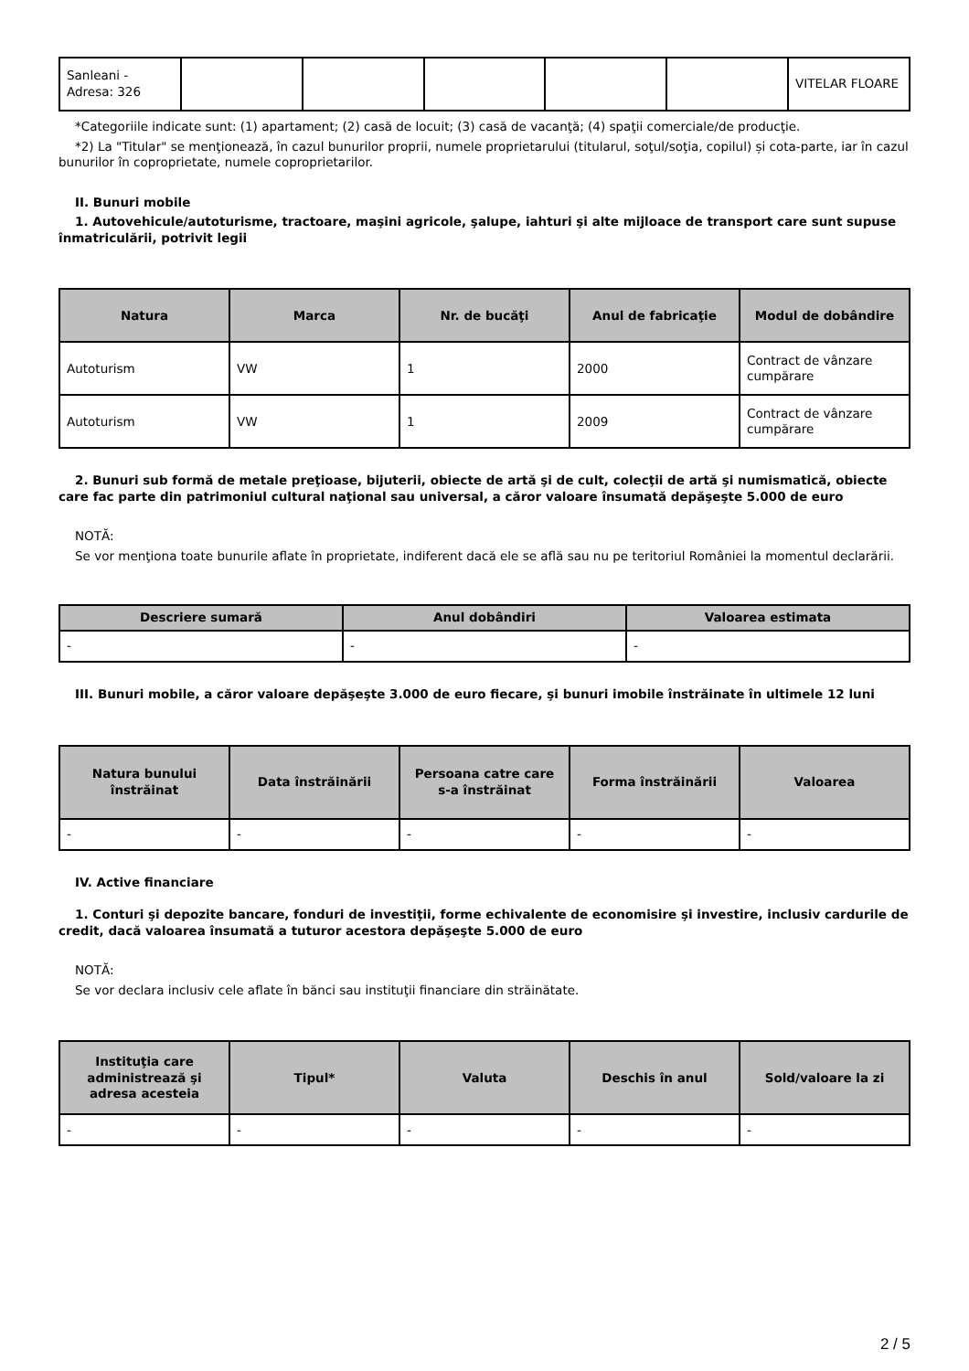| Sanleani - Adresa: 326 | | | | | | VITELAR FLOARE |
*Categoriile indicate sunt: (1) apartament; (2) casă de locuit; (3) casă de vacanţă; (4) spaţii comerciale/de producţie.
*2) La "Titular" se menţionează, în cazul bunurilor proprii, numele proprietarului (titularul, soţul/soţia, copilul) și cota-parte, iar în cazul bunurilor în coproprietate, numele coproprietarilor.
II. Bunuri mobile
1. Autovehicule/autoturisme, tractoare, maşini agricole, şalupe, iahturi şi alte mijloace de transport care sunt supuse înmatriculării, potrivit legii
| Natura | Marca | Nr. de bucăţi | Anul de fabricaţie | Modul de dobândire |
| --- | --- | --- | --- | --- |
| Autoturism | VW | 1 | 2000 | Contract de vânzare cumpărare |
| Autoturism | VW | 1 | 2009 | Contract de vânzare cumpărare |
2. Bunuri sub formă de metale preţioase, bijuterii, obiecte de artă şi de cult, colecţii de artă şi numismatică, obiecte care fac parte din patrimoniul cultural naţional sau universal, a căror valoare însumată depăşeşte 5.000 de euro
NOTĂ:
Se vor menţiona toate bunurile aflate în proprietate, indiferent dacă ele se află sau nu pe teritoriul României la momentul declarării.
| Descriere sumară | Anul dobândiri | Valoarea estimata |
| --- | --- | --- |
| - | - | - |
III. Bunuri mobile, a căror valoare depăşeşte 3.000 de euro fiecare, şi bunuri imobile înstrăinate în ultimele 12 luni
| Natura bunului înstrăinat | Data înstrăinării | Persoana catre care s-a înstrăinat | Forma înstrăinării | Valoarea |
| --- | --- | --- | --- | --- |
| - | - | - | - | - |
IV. Active financiare
1. Conturi şi depozite bancare, fonduri de investiţii, forme echivalente de economisire şi investire, inclusiv cardurile de credit, dacă valoarea însumată a tuturor acestora depăşeşte 5.000 de euro
NOTĂ:
Se vor declara inclusiv cele aflate în bănci sau instituţii financiare din străinătate.
| Instituţia care administrează şi adresa acesteia | Tipul* | Valuta | Deschis în anul | Sold/valoare la zi |
| --- | --- | --- | --- | --- |
| - | - | - | - | - |
2 / 5